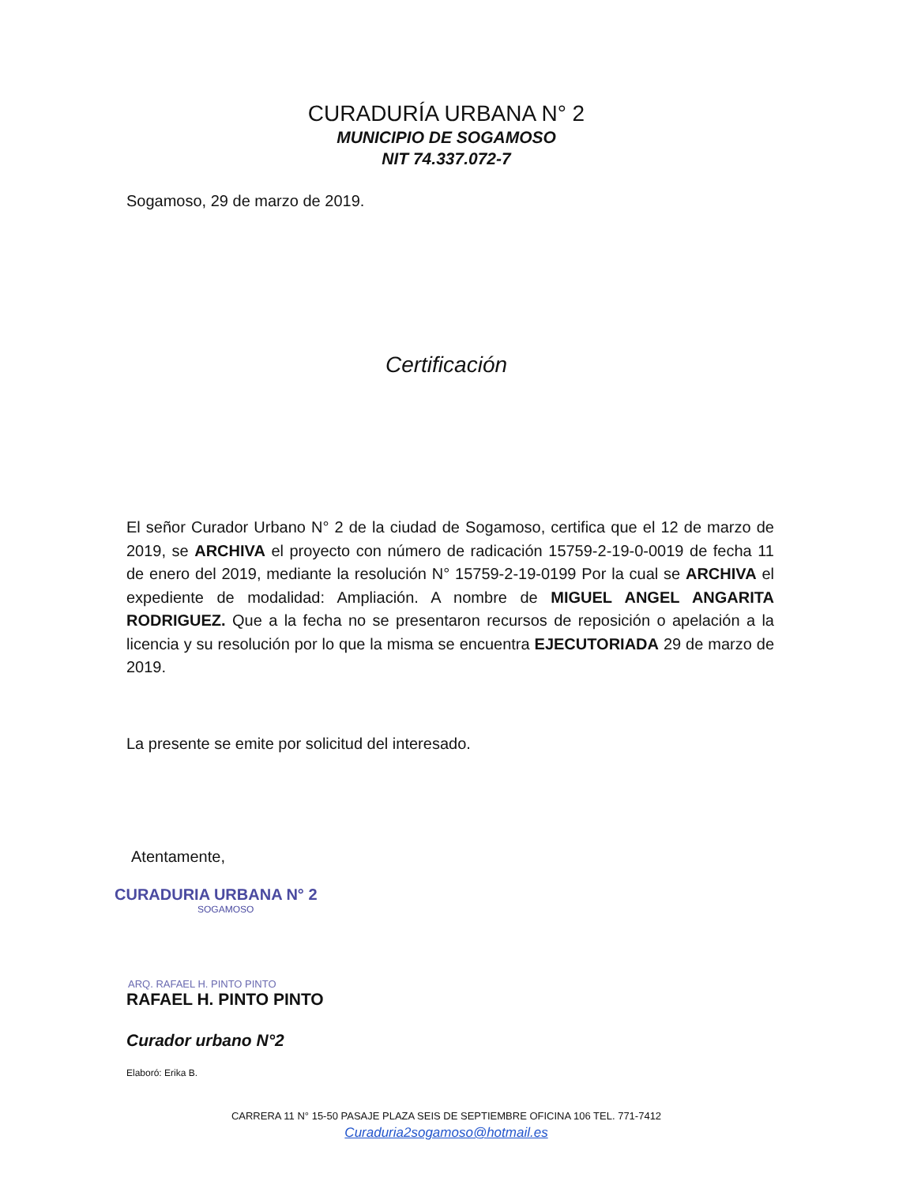CURADURÍA URBANA N° 2
MUNICIPIO DE SOGAMOSO
NIT 74.337.072-7
Sogamoso, 29 de marzo de 2019.
Certificación
El señor Curador Urbano N° 2 de la ciudad de Sogamoso, certifica que el 12 de marzo de 2019, se ARCHIVA el proyecto con número de radicación 15759-2-19-0-0019 de fecha 11 de enero del 2019, mediante la resolución N° 15759-2-19-0199 Por la cual se ARCHIVA el expediente de modalidad: Ampliación. A nombre de MIGUEL ANGEL ANGARITA RODRIGUEZ. Que a la fecha no se presentaron recursos de reposición o apelación a la licencia y su resolución por lo que la misma se encuentra EJECUTORIADA 29 de marzo de 2019.
La presente se emite por solicitud del interesado.
Atentamente,
CURADURIA URBANA N° 2
SOGAMOSO
ARQ. RAFAEL H. PINTO PINTO
RAFAEL H. PINTO PINTO
Curador urbano N°2
Elaboró: Erika B.
CARRERA 11 N° 15-50 PASAJE PLAZA SEIS DE SEPTIEMBRE OFICINA 106 TEL. 771-7412
Curaduria2sogamoso@hotmail.es